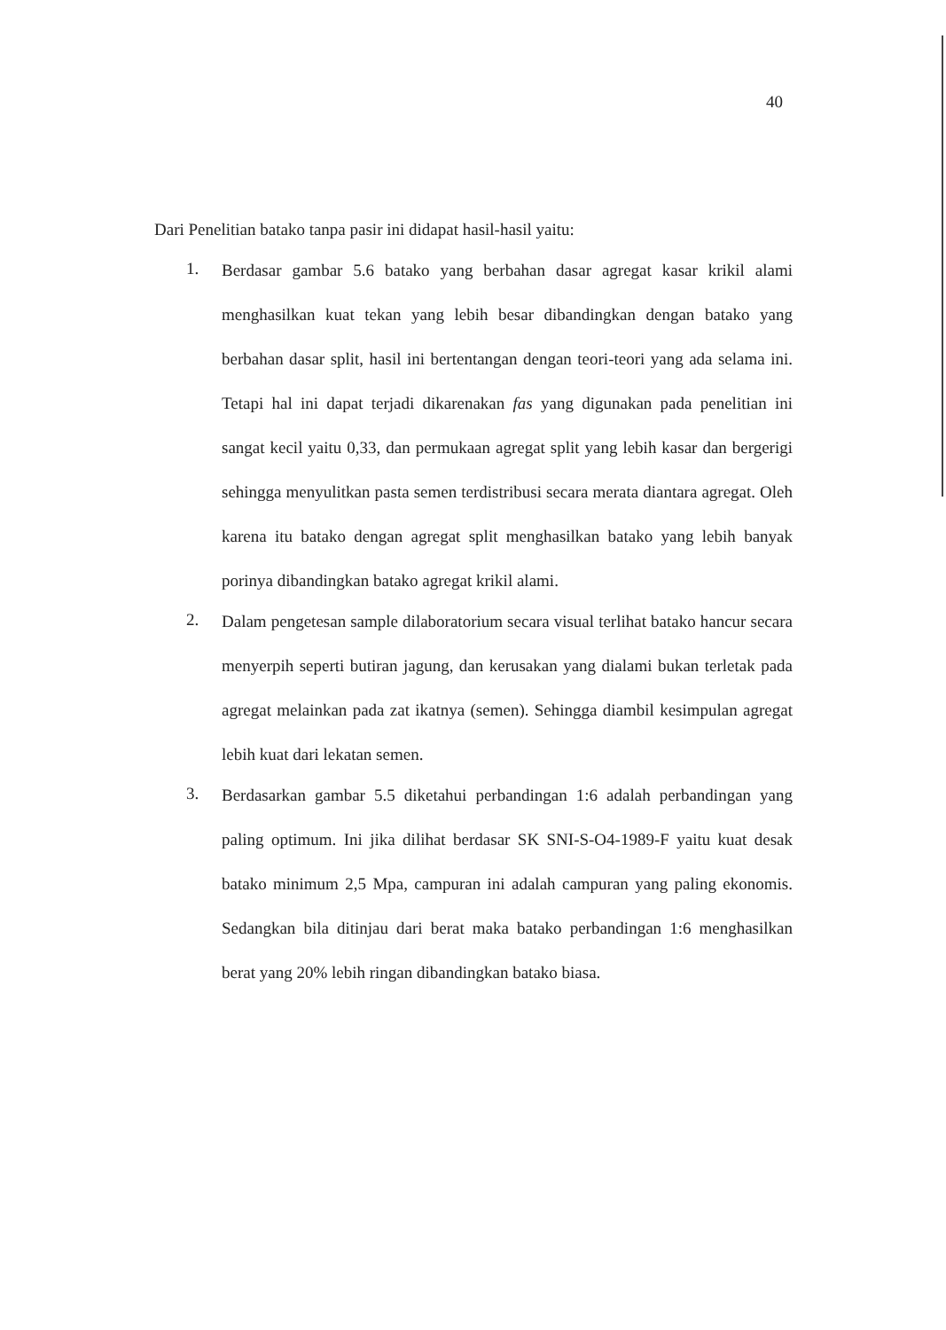40
Dari Penelitian batako tanpa pasir ini didapat hasil-hasil yaitu:
1. Berdasar gambar 5.6 batako yang berbahan dasar agregat kasar krikil alami menghasilkan kuat tekan yang lebih besar dibandingkan dengan batako yang berbahan dasar split, hasil ini bertentangan dengan teori-teori yang ada selama ini. Tetapi hal ini dapat terjadi dikarenakan fas yang digunakan pada penelitian ini sangat kecil yaitu 0,33, dan permukaan agregat split yang lebih kasar dan bergerigi sehingga menyulitkan pasta semen terdistribusi secara merata diantara agregat. Oleh karena itu batako dengan agregat split menghasilkan batako yang lebih banyak porinya dibandingkan batako agregat krikil alami.
2. Dalam pengetesan sample dilaboratorium secara visual terlihat batako hancur secara menyerpih seperti butiran jagung, dan kerusakan yang dialami bukan terletak pada agregat melainkan pada zat ikatnya (semen). Sehingga diambil kesimpulan agregat lebih kuat dari lekatan semen.
3. Berdasarkan gambar 5.5 diketahui perbandingan 1:6 adalah perbandingan yang paling optimum. Ini jika dilihat berdasar SK SNI-S-O4-1989-F yaitu kuat desak batako minimum 2,5 Mpa, campuran ini adalah campuran yang paling ekonomis. Sedangkan bila ditinjau dari berat maka batako perbandingan 1:6 menghasilkan berat yang 20% lebih ringan dibandingkan batako biasa.